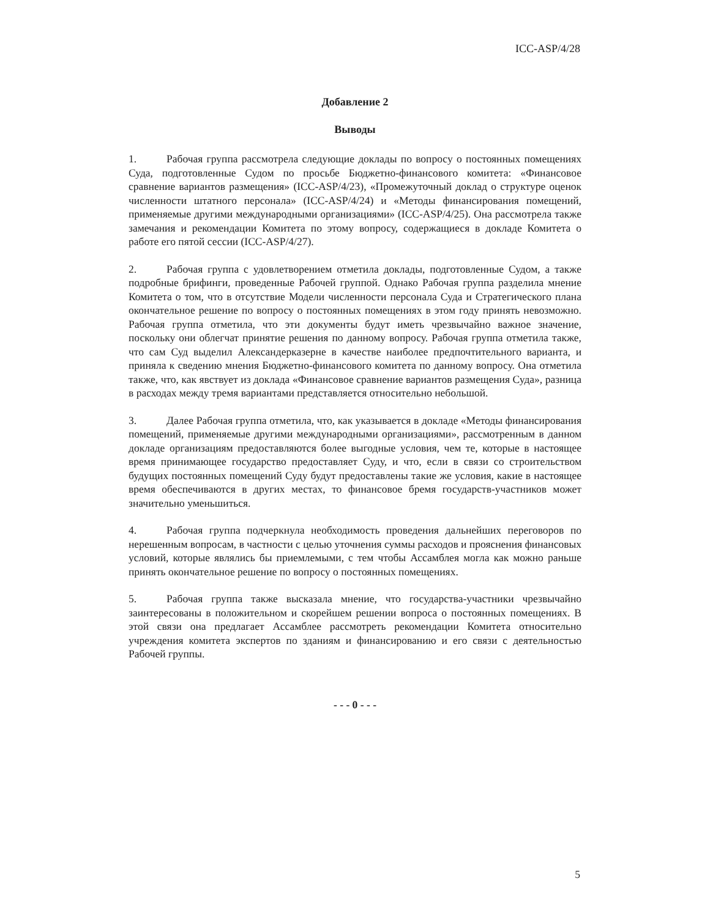ICC-ASP/4/28
Добавление 2
Выводы
1. Рабочая группа рассмотрела следующие доклады по вопросу о постоянных помещениях Суда, подготовленные Судом по просьбе Бюджетно-финансового комитета: «Финансовое сравнение вариантов размещения» (ICC-ASP/4/23), «Промежуточный доклад о структуре оценок численности штатного персонала» (ICC-ASP/4/24) и «Методы финансирования помещений, применяемые другими международными организациями» (ICC-ASP/4/25). Она рассмотрела также замечания и рекомендации Комитета по этому вопросу, содержащиеся в докладе Комитета о работе его пятой сессии (ICC-ASP/4/27).
2. Рабочая группа с удовлетворением отметила доклады, подготовленные Судом, а также подробные брифинги, проведенные Рабочей группой. Однако Рабочая группа разделила мнение Комитета о том, что в отсутствие Модели численности персонала Суда и Стратегического плана окончательное решение по вопросу о постоянных помещениях в этом году принять невозможно. Рабочая группа отметила, что эти документы будут иметь чрезвычайно важное значение, поскольку они облегчат принятие решения по данному вопросу. Рабочая группа отметила также, что сам Суд выделил Александерказерне в качестве наиболее предпочтительного варианта, и приняла к сведению мнения Бюджетно-финансового комитета по данному вопросу. Она отметила также, что, как явствует из доклада «Финансовое сравнение вариантов размещения Суда», разница в расходах между тремя вариантами представляется относительно небольшой.
3. Далее Рабочая группа отметила, что, как указывается в докладе «Методы финансирования помещений, применяемые другими международными организациями», рассмотренным в данном докладе организациям предоставляются более выгодные условия, чем те, которые в настоящее время принимающее государство предоставляет Суду, и что, если в связи со строительством будущих постоянных помещений Суду будут предоставлены такие же условия, какие в настоящее время обеспечиваются в других местах, то финансовое бремя государств-участников может значительно уменьшиться.
4. Рабочая группа подчеркнула необходимость проведения дальнейших переговоров по нерешенным вопросам, в частности с целью уточнения суммы расходов и прояснения финансовых условий, которые являлись бы приемлемыми, с тем чтобы Ассамблея могла как можно раньше принять окончательное решение по вопросу о постоянных помещениях.
5. Рабочая группа также высказала мнение, что государства-участники чрезвычайно заинтересованы в положительном и скорейшем решении вопроса о постоянных помещениях. В этой связи она предлагает Ассамблее рассмотреть рекомендации Комитета относительно учреждения комитета экспертов по зданиям и финансированию и его связи с деятельностью Рабочей группы.
- - - 0 - - -
5